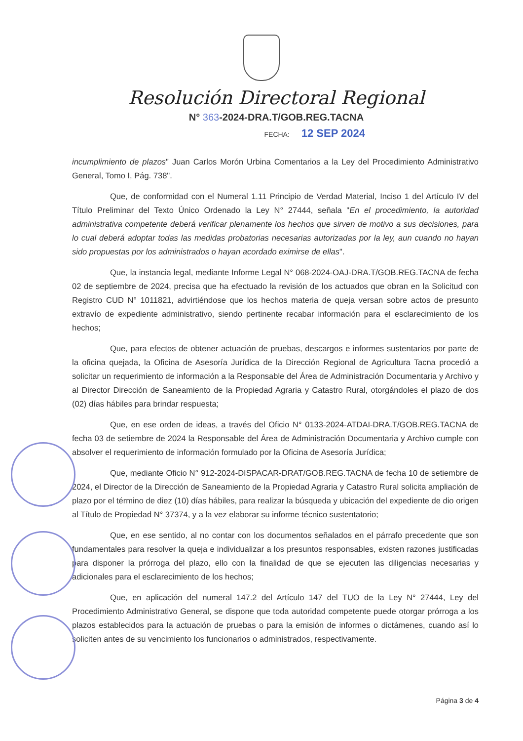Resolución Directoral Regional
N° 363-2024-DRA.T/GOB.REG.TACNA
FECHA: 12 SEP 2024
incumplimiento de plazos" Juan Carlos Morón Urbina Comentarios a la Ley del Procedimiento Administrativo General, Tomo I, Pág. 738".
Que, de conformidad con el Numeral 1.11 Principio de Verdad Material, Inciso 1 del Artículo IV del Título Preliminar del Texto Único Ordenado la Ley N° 27444, señala "En el procedimiento, la autoridad administrativa competente deberá verificar plenamente los hechos que sirven de motivo a sus decisiones, para lo cual deberá adoptar todas las medidas probatorias necesarias autorizadas por la ley, aun cuando no hayan sido propuestas por los administrados o hayan acordado eximirse de ellas".
Que, la instancia legal, mediante Informe Legal N° 068-2024-OAJ-DRA.T/GOB.REG.TACNA de fecha 02 de septiembre de 2024, precisa que ha efectuado la revisión de los actuados que obran en la Solicitud con Registro CUD N° 1011821, advirtiéndose que los hechos materia de queja versan sobre actos de presunto extravío de expediente administrativo, siendo pertinente recabar información para el esclarecimiento de los hechos;
Que, para efectos de obtener actuación de pruebas, descargos e informes sustentarios por parte de la oficina quejada, la Oficina de Asesoría Jurídica de la Dirección Regional de Agricultura Tacna procedió a solicitar un requerimiento de información a la Responsable del Área de Administración Documentaria y Archivo y al Director Dirección de Saneamiento de la Propiedad Agraria y Catastro Rural, otorgándoles el plazo de dos (02) días hábiles para brindar respuesta;
Que, en ese orden de ideas, a través del Oficio N° 0133-2024-ATDAI-DRA.T/GOB.REG.TACNA de fecha 03 de setiembre de 2024 la Responsable del Área de Administración Documentaria y Archivo cumple con absolver el requerimiento de información formulado por la Oficina de Asesoría Jurídica;
Que, mediante Oficio N° 912-2024-DISPACAR-DRAT/GOB.REG.TACNA de fecha 10 de setiembre de 2024, el Director de la Dirección de Saneamiento de la Propiedad Agraria y Catastro Rural solicita ampliación de plazo por el término de diez (10) días hábiles, para realizar la búsqueda y ubicación del expediente de dio origen al Título de Propiedad N° 37374, y a la vez elaborar su informe técnico sustentatorio;
Que, en ese sentido, al no contar con los documentos señalados en el párrafo precedente que son fundamentales para resolver la queja e individualizar a los presuntos responsables, existen razones justificadas para disponer la prórroga del plazo, ello con la finalidad de que se ejecuten las diligencias necesarias y adicionales para el esclarecimiento de los hechos;
Que, en aplicación del numeral 147.2 del Artículo 147 del TUO de la Ley N° 27444, Ley del Procedimiento Administrativo General, se dispone que toda autoridad competente puede otorgar prórroga a los plazos establecidos para la actuación de pruebas o para la emisión de informes o dictámenes, cuando así lo soliciten antes de su vencimiento los funcionarios o administrados, respectivamente.
Página 3 de 4